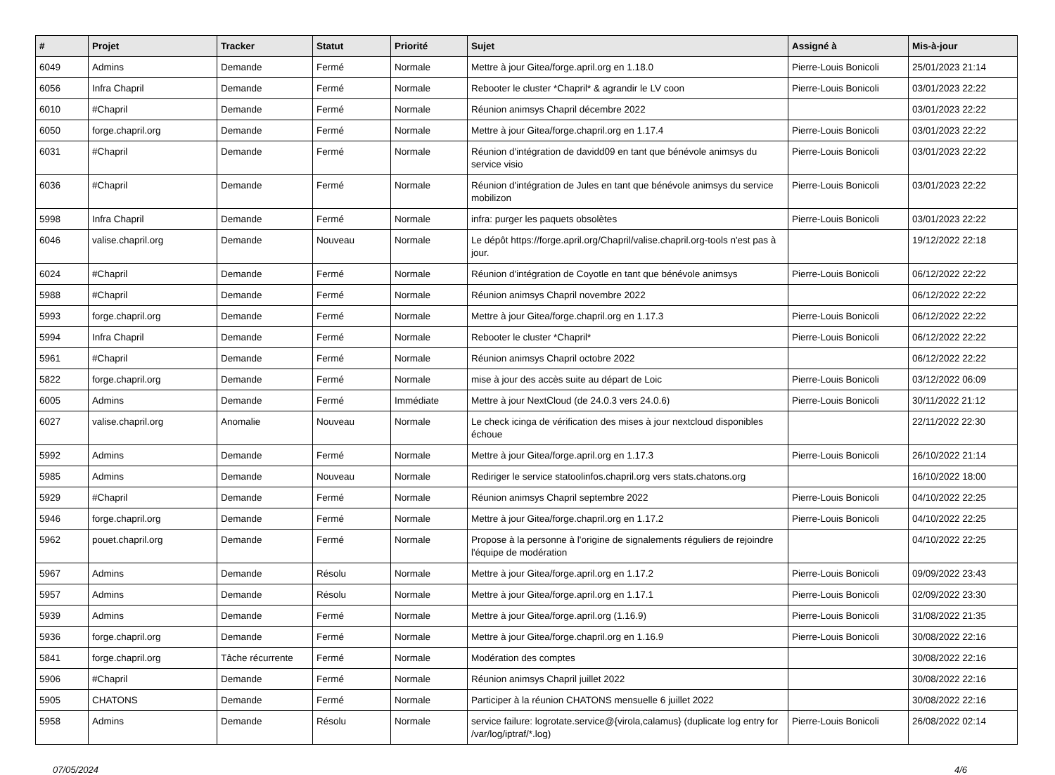| # | Projet | Tracker | Statut | Priorité | Sujet | Assigné à | Mis-à-jour |
| --- | --- | --- | --- | --- | --- | --- | --- |
| 6049 | Admins | Demande | Fermé | Normale | Mettre à jour Gitea/forge.april.org en 1.18.0 | Pierre-Louis Bonicoli | 25/01/2023 21:14 |
| 6056 | Infra Chapril | Demande | Fermé | Normale | Rebooter le cluster *Chapril* & agrandir le LV coon | Pierre-Louis Bonicoli | 03/01/2023 22:22 |
| 6010 | #Chapril | Demande | Fermé | Normale | Réunion animsys Chapril décembre 2022 | | 03/01/2023 22:22 |
| 6050 | forge.chapril.org | Demande | Fermé | Normale | Mettre à jour Gitea/forge.chapril.org en 1.17.4 | Pierre-Louis Bonicoli | 03/01/2023 22:22 |
| 6031 | #Chapril | Demande | Fermé | Normale | Réunion d'intégration de davidd09 en tant que bénévole animsys du service visio | Pierre-Louis Bonicoli | 03/01/2023 22:22 |
| 6036 | #Chapril | Demande | Fermé | Normale | Réunion d'intégration de Jules en tant que bénévole animsys du service mobilizon | Pierre-Louis Bonicoli | 03/01/2023 22:22 |
| 5998 | Infra Chapril | Demande | Fermé | Normale | infra: purger les paquets obsolètes | Pierre-Louis Bonicoli | 03/01/2023 22:22 |
| 6046 | valise.chapril.org | Demande | Nouveau | Normale | Le dépôt https://forge.april.org/Chapril/valise.chapril.org-tools n'est pas à jour. | | 19/12/2022 22:18 |
| 6024 | #Chapril | Demande | Fermé | Normale | Réunion d'intégration de Coyotle en tant que bénévole animsys | Pierre-Louis Bonicoli | 06/12/2022 22:22 |
| 5988 | #Chapril | Demande | Fermé | Normale | Réunion animsys Chapril novembre 2022 | | 06/12/2022 22:22 |
| 5993 | forge.chapril.org | Demande | Fermé | Normale | Mettre à jour Gitea/forge.chapril.org en 1.17.3 | Pierre-Louis Bonicoli | 06/12/2022 22:22 |
| 5994 | Infra Chapril | Demande | Fermé | Normale | Rebooter le cluster *Chapril* | Pierre-Louis Bonicoli | 06/12/2022 22:22 |
| 5961 | #Chapril | Demande | Fermé | Normale | Réunion animsys Chapril octobre 2022 | | 06/12/2022 22:22 |
| 5822 | forge.chapril.org | Demande | Fermé | Normale | mise à jour des accès suite au départ de Loic | Pierre-Louis Bonicoli | 03/12/2022 06:09 |
| 6005 | Admins | Demande | Fermé | Immédiate | Mettre à jour NextCloud (de 24.0.3 vers 24.0.6) | Pierre-Louis Bonicoli | 30/11/2022 21:12 |
| 6027 | valise.chapril.org | Anomalie | Nouveau | Normale | Le check icinga de vérification des mises à jour nextcloud disponibles échoue | | 22/11/2022 22:30 |
| 5992 | Admins | Demande | Fermé | Normale | Mettre à jour Gitea/forge.april.org en 1.17.3 | Pierre-Louis Bonicoli | 26/10/2022 21:14 |
| 5985 | Admins | Demande | Nouveau | Normale | Rediriger le service statoolinfos.chapril.org vers stats.chatons.org | | 16/10/2022 18:00 |
| 5929 | #Chapril | Demande | Fermé | Normale | Réunion animsys Chapril septembre 2022 | Pierre-Louis Bonicoli | 04/10/2022 22:25 |
| 5946 | forge.chapril.org | Demande | Fermé | Normale | Mettre à jour Gitea/forge.chapril.org en 1.17.2 | Pierre-Louis Bonicoli | 04/10/2022 22:25 |
| 5962 | pouet.chapril.org | Demande | Fermé | Normale | Propose à la personne à l'origine de signalements réguliers de rejoindre l'équipe de modération | | 04/10/2022 22:25 |
| 5967 | Admins | Demande | Résolu | Normale | Mettre à jour Gitea/forge.april.org en 1.17.2 | Pierre-Louis Bonicoli | 09/09/2022 23:43 |
| 5957 | Admins | Demande | Résolu | Normale | Mettre à jour Gitea/forge.april.org en 1.17.1 | Pierre-Louis Bonicoli | 02/09/2022 23:30 |
| 5939 | Admins | Demande | Fermé | Normale | Mettre à jour Gitea/forge.april.org (1.16.9) | Pierre-Louis Bonicoli | 31/08/2022 21:35 |
| 5936 | forge.chapril.org | Demande | Fermé | Normale | Mettre à jour Gitea/forge.chapril.org en 1.16.9 | Pierre-Louis Bonicoli | 30/08/2022 22:16 |
| 5841 | forge.chapril.org | Tâche récurrente | Fermé | Normale | Modération des comptes | | 30/08/2022 22:16 |
| 5906 | #Chapril | Demande | Fermé | Normale | Réunion animsys Chapril juillet 2022 | | 30/08/2022 22:16 |
| 5905 | CHATONS | Demande | Fermé | Normale | Participer à la réunion CHATONS mensuelle 6 juillet 2022 | | 30/08/2022 22:16 |
| 5958 | Admins | Demande | Résolu | Normale | service failure: logrotate.service@{virola,calamus} (duplicate log entry for /var/log/iptraf/*.log) | Pierre-Louis Bonicoli | 26/08/2022 02:14 |
07/05/2024 4/6